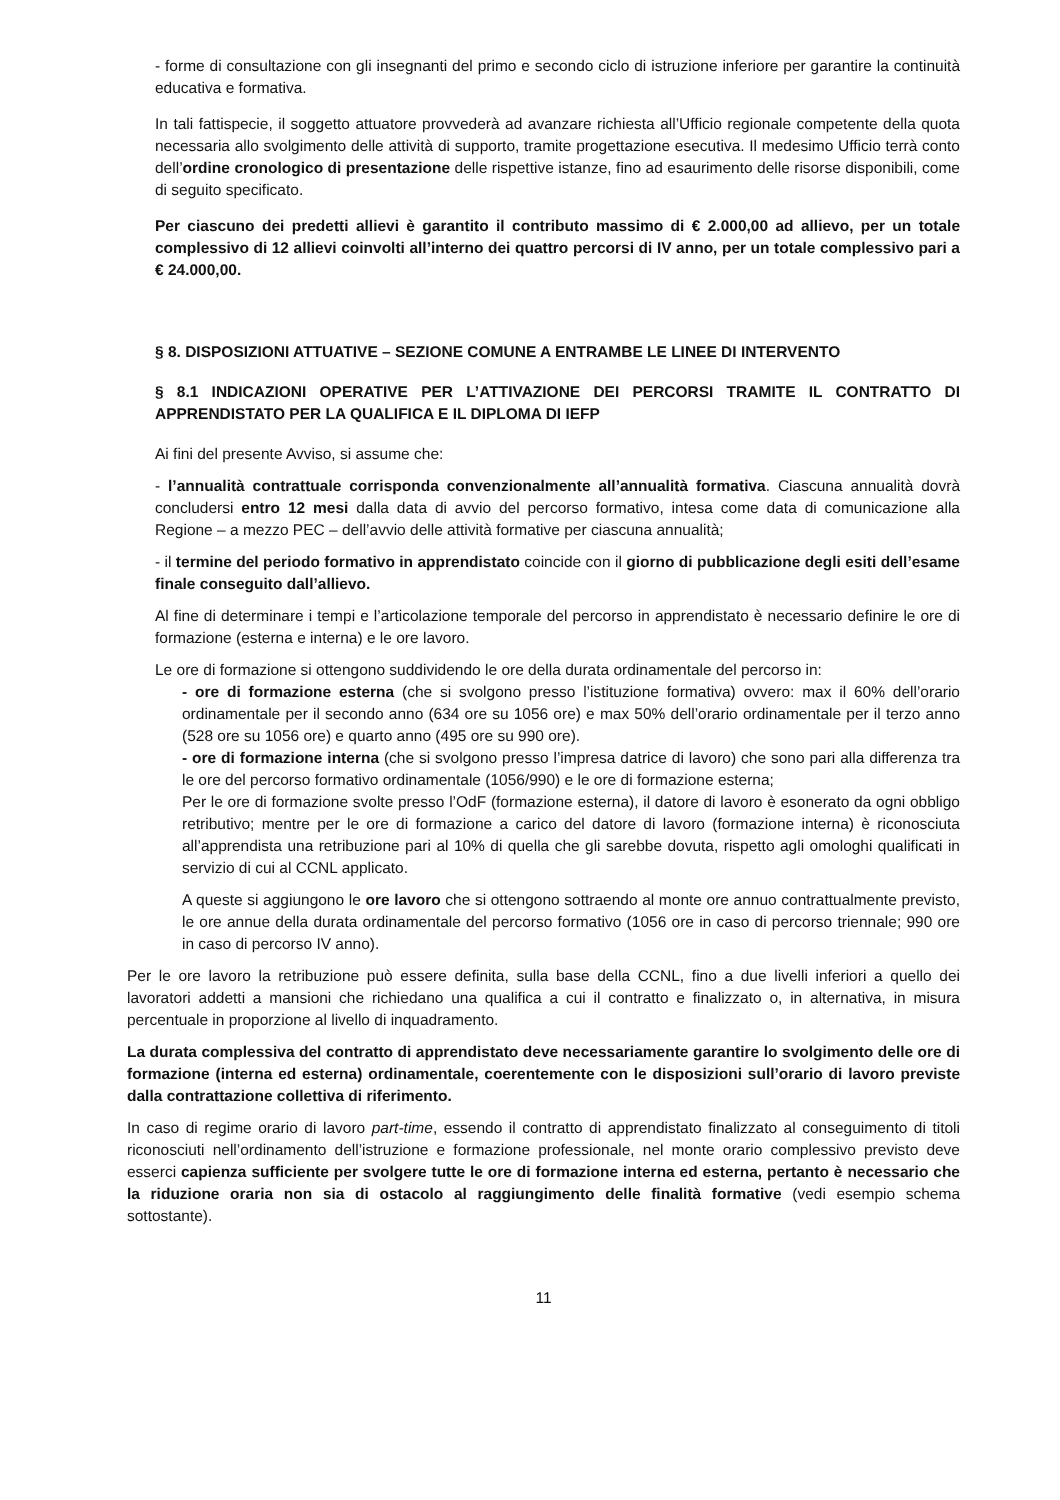- forme di consultazione con gli insegnanti del primo e secondo ciclo di istruzione inferiore per garantire la continuità educativa e formativa.
In tali fattispecie, il soggetto attuatore provvederà ad avanzare richiesta all’Ufficio regionale competente della quota necessaria allo svolgimento delle attività di supporto, tramite progettazione esecutiva. Il medesimo Ufficio terrà conto dell’ordine cronologico di presentazione delle rispettive istanze, fino ad esaurimento delle risorse disponibili, come di seguito specificato.
Per ciascuno dei predetti allievi è garantito il contributo massimo di € 2.000,00 ad allievo, per un totale complessivo di 12 allievi coinvolti all’interno dei quattro percorsi di IV anno, per un totale complessivo pari a € 24.000,00.
§ 8. DISPOSIZIONI ATTUATIVE – SEZIONE COMUNE A ENTRAMBE LE LINEE DI INTERVENTO
§ 8.1 INDICAZIONI OPERATIVE PER L’ATTIVAZIONE DEI PERCORSI TRAMITE IL CONTRATTO DI APPRENDISTATO PER LA QUALIFICA E IL DIPLOMA DI IEFP
Ai fini del presente Avviso, si assume che:
- l’annualità contrattuale corrisponda convenzionalmente all’annualità formativa. Ciascuna annualità dovrà concludersi entro 12 mesi dalla data di avvio del percorso formativo, intesa come data di comunicazione alla Regione – a mezzo PEC – dell’avvio delle attività formative per ciascuna annualità;
- il termine del periodo formativo in apprendistato coincide con il giorno di pubblicazione degli esiti dell’esame finale conseguito dall’allievo.
Al fine di determinare i tempi e l’articolazione temporale del percorso in apprendistato è necessario definire le ore di formazione (esterna e interna) e le ore lavoro.
Le ore di formazione si ottengono suddividendo le ore della durata ordinamentale del percorso in:
- ore di formazione esterna (che si svolgono presso l’istituzione formativa) ovvero: max il 60% dell’orario ordinamentale per il secondo anno (634 ore su 1056 ore) e max 50% dell’orario ordinamentale per il terzo anno (528 ore su 1056 ore) e quarto anno (495 ore su 990 ore).
- ore di formazione interna (che si svolgono presso l’impresa datrice di lavoro) che sono pari alla differenza tra le ore del percorso formativo ordinamentale (1056/990) e le ore di formazione esterna;
Per le ore di formazione svolte presso l’OdF (formazione esterna), il datore di lavoro è esonerato da ogni obbligo retributivo; mentre per le ore di formazione a carico del datore di lavoro (formazione interna) è riconosciuta all’apprendista una retribuzione pari al 10% di quella che gli sarebbe dovuta, rispetto agli omologhi qualificati in servizio di cui al CCNL applicato.
A queste si aggiungono le ore lavoro che si ottengono sottraendo al monte ore annuo contrattualmente previsto, le ore annue della durata ordinamentale del percorso formativo (1056 ore in caso di percorso triennale; 990 ore in caso di percorso IV anno).
Per le ore lavoro la retribuzione può essere definita, sulla base della CCNL, fino a due livelli inferiori a quello dei lavoratori addetti a mansioni che richiedano una qualifica a cui il contratto e finalizzato o, in alternativa, in misura percentuale in proporzione al livello di inquadramento.
La durata complessiva del contratto di apprendistato deve necessariamente garantire lo svolgimento delle ore di formazione (interna ed esterna) ordinamentale, coerentemente con le disposizioni sull’orario di lavoro previste dalla contrattazione collettiva di riferimento.
In caso di regime orario di lavoro part-time, essendo il contratto di apprendistato finalizzato al conseguimento di titoli riconosciuti nell’ordinamento dell’istruzione e formazione professionale, nel monte orario complessivo previsto deve esserci capienza sufficiente per svolgere tutte le ore di formazione interna ed esterna, pertanto è necessario che la riduzione oraria non sia di ostacolo al raggiungimento delle finalità formative (vedi esempio schema sottostante).
11